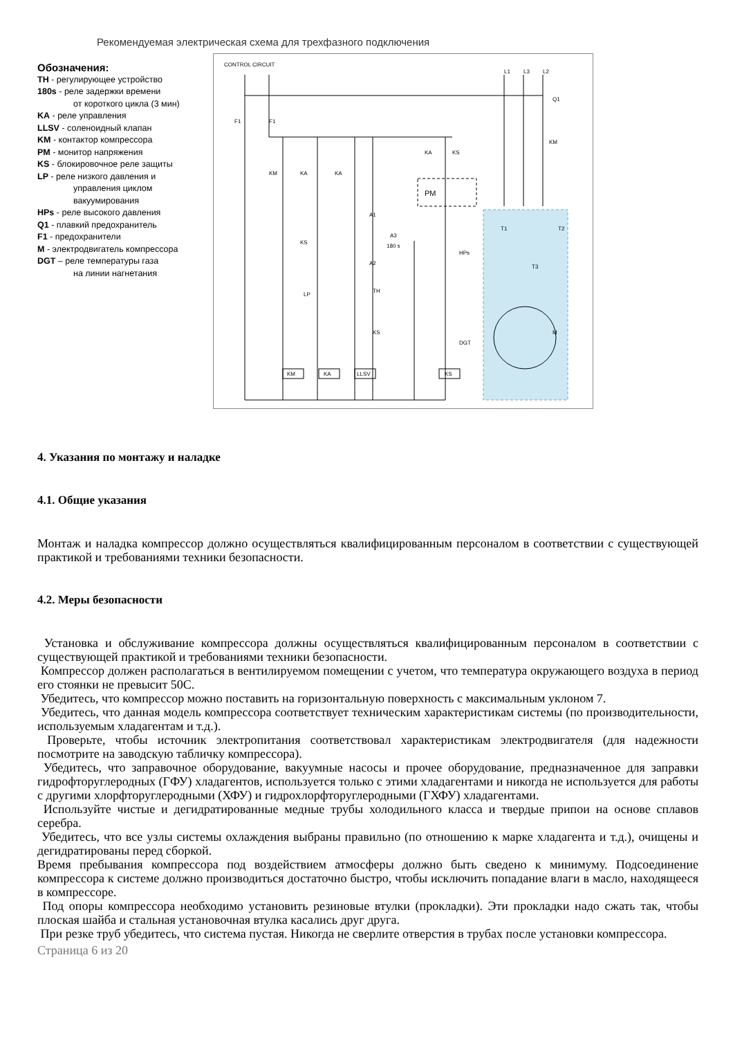Рекомендуемая электрическая схема для трехфазного подключения
Обозначения:
TH - регулирующее устройство
180s - реле задержки времени
от короткого цикла (3 мин)
KA - реле управления
LLSV - соленоидный клапан
KM - контактор компрессора
PM - монитор напряжения
KS - блокировочное реле защиты
LP - реле низкого давления и
управления циклом
вакуумирования
HPs - реле высокого давления
Q1 - плавкий предохранитель
F1 - предохранители
M - электродвигатель компрессора
DGT – реле температуры газа
на линии нагнетания
CONTROL CIRCUIT
L1
L3
L2
Q1
F1
F1
KM
KM
KA
KA
KA
KS
PM
T1
T2
T3
A1
A3
180 s
A2
KS
HPs
LP
TH
KS
DGT
M
KM
KA
LLSV
KS
4. Указания по монтажу и наладке
4.1. Общие указания
Монтаж и наладка компрессор должно осуществляться квалифицированным персоналом в соответствии с существующей практикой и требованиями техники безопасности.
4.2. Меры безопасности
Установка и обслуживание компрессора должны осуществляться квалифицированным персоналом в соответствии с существующей практикой и требованиями техники безопасности.
Компрессор должен располагаться в вентилируемом помещении с учетом, что температура окружающего воздуха в период его стоянки не превысит 50С.
Убедитесь, что компрессор можно поставить на горизонтальную поверхность с максимальным уклоном 7.
Убедитесь, что данная модель компрессора соответствует техническим характеристикам системы (по производительности, используемым хладагентам и т.д.).
Проверьте, чтобы источник электропитания соответствовал характеристикам электродвигателя (для надежности посмотрите на заводскую табличку компрессора).
Убедитесь, что заправочное оборудование, вакуумные насосы и прочее оборудование, предназначенное для заправки гидрофторуглеродных (ГФУ) хладагентов, используется только с этими хладагентами и никогда не используется для работы с другими хлорфторуглеродными (ХФУ) и гидрохлорфторуглеродными (ГХФУ) хладагентами.
Используйте чистые и дегидратированные медные трубы холодильного класса и твердые припои на основе сплавов серебра.
Убедитесь, что все узлы системы охлаждения выбраны правильно (по отношению к марке хладагента и т.д.), очищены и дегидратированы перед сборкой.
Время пребывания компрессора под воздействием атмосферы должно быть сведено к минимуму. Подсоединение компрессора к системе должно производиться достаточно быстро, чтобы исключить попадание влаги в масло, находящееся в компрессоре.
Под опоры компрессора необходимо установить резиновые втулки (прокладки). Эти прокладки надо сжать так, чтобы плоская шайба и стальная установочная втулка касались друг друга.
При резке труб убедитесь, что система пустая. Никогда не сверлите отверстия в трубах после установки компрессора.
Страница 6 из 20